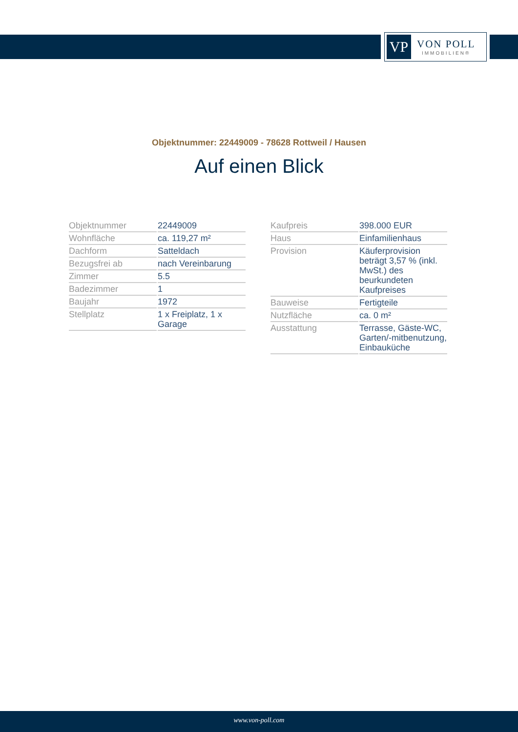VP
VON POLL
IMMOBILIEN®
Objektnummer: 22449009 - 78628 Rottweil / Hausen
Auf einen Blick
| Objektnummer | 22449009 |
| Wohnfläche | ca. 119,27 m² |
| Dachform | Satteldach |
| Bezugsfrei ab | nach Vereinbarung |
| Zimmer | 5.5 |
| Badezimmer | 1 |
| Baujahr | 1972 |
| Stellplatz | 1 x Freiplatz, 1 x Garage |
| Kaufpreis | 398.000 EUR |
| Haus | Einfamilienhaus |
| Provision | Käuferprovision beträgt 3,57 % (inkl. MwSt.) des beurkundeten Kaufpreises |
| Bauweise | Fertigteile |
| Nutzfläche | ca. 0 m² |
| Ausstattung | Terrasse, Gäste-WC, Garten/-mitbenutzung, Einbauküche |
www.von-poll.com